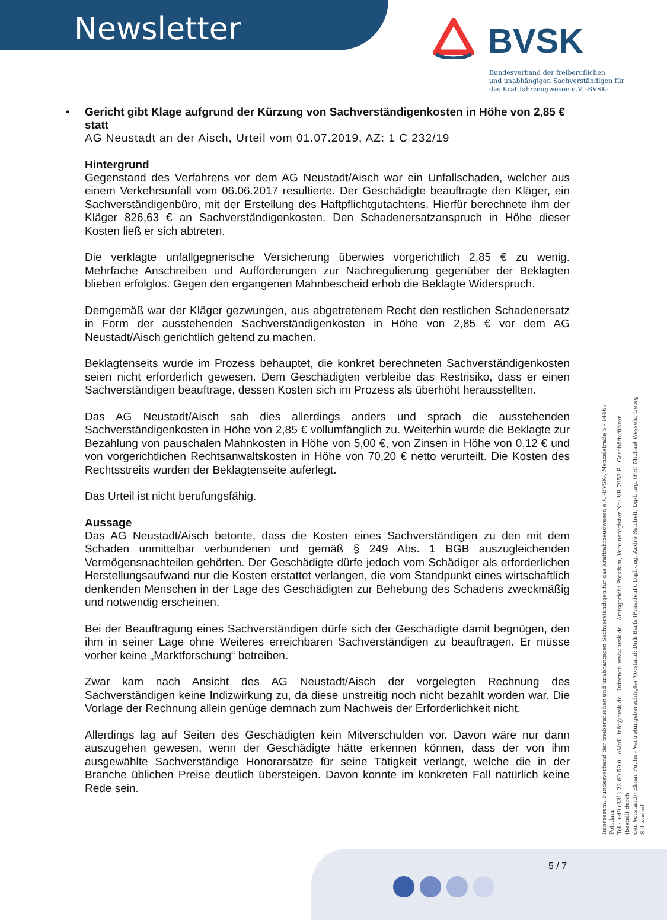Newsletter BVSK
Bundesverband der freiberuflichen
und unabhängigen Sachverständigen für
das Kraftfahrzeugwesen e.V. -BVSK-
•
Gericht gibt Klage aufgrund der Kürzung von Sachverständigenkosten in Höhe von 2,85 € statt
AG Neustadt an der Aisch, Urteil vom 01.07.2019, AZ: 1 C 232/19
Hintergrund
Gegenstand des Verfahrens vor dem AG Neustadt/Aisch war ein Unfallschaden, welcher aus einem Verkehrsunfall vom 06.06.2017 resultierte. Der Geschädigte beauftragte den Kläger, ein Sachverständigenbüro, mit der Erstellung des Haftpflichtgutachtens. Hierfür berechnete ihm der Kläger 826,63 € an Sachverständigenkosten. Den Schadenersatzanspruch in Höhe dieser Kosten ließ er sich abtreten.
Die verklagte unfallgegnerische Versicherung überwies vorgerichtlich 2,85 € zu wenig. Mehrfache Anschreiben und Aufforderungen zur Nachregulierung gegenüber der Beklagten blieben erfolglos. Gegen den ergangenen Mahnbescheid erhob die Beklagte Widerspruch.
Demgemäß war der Kläger gezwungen, aus abgetretenem Recht den restlichen Schadenersatz in Form der ausstehenden Sachverständigenkosten in Höhe von 2,85 € vor dem AG Neustadt/Aisch gerichtlich geltend zu machen.
Beklagtenseits wurde im Prozess behauptet, die konkret berechneten Sachverständigenkosten seien nicht erforderlich gewesen. Dem Geschädigten verbleibe das Restrisiko, dass er einen Sachverständigen beauftrage, dessen Kosten sich im Prozess als überhöht herausstellten.
Das AG Neustadt/Aisch sah dies allerdings anders und sprach die ausstehenden Sachverständigenkosten in Höhe von 2,85 € vollumfänglich zu. Weiterhin wurde die Beklagte zur Bezahlung von pauschalen Mahnkosten in Höhe von 5,00 €, von Zinsen in Höhe von 0,12 € und von vorgerichtlichen Rechtsanwaltskosten in Höhe von 70,20 € netto verurteilt. Die Kosten des Rechtsstreits wurden der Beklagtenseite auferlegt.
Das Urteil ist nicht berufungsfähig.
Aussage
Das AG Neustadt/Aisch betonte, dass die Kosten eines Sachverständigen zu den mit dem Schaden unmittelbar verbundenen und gemäß § 249 Abs. 1 BGB auszugleichenden Vermögensnachteilen gehörten. Der Geschädigte dürfe jedoch vom Schädiger als erforderlichen Herstellungsaufwand nur die Kosten erstattet verlangen, die vom Standpunkt eines wirtschaftlich denkenden Menschen in der Lage des Geschädigten zur Behebung des Schadens zweckmäßig und notwendig erscheinen.
Bei der Beauftragung eines Sachverständigen dürfe sich der Geschädigte damit begnügen, den ihm in seiner Lage ohne Weiteres erreichbaren Sachverständigen zu beauftragen. Er müsse vorher keine „Marktforschung“ betreiben.
Zwar kam nach Ansicht des AG Neustadt/Aisch der vorgelegten Rechnung des Sachverständigen keine Indizwirkung zu, da diese unstreitig noch nicht bezahlt worden war. Die Vorlage der Rechnung allein genüge demnach zum Nachweis der Erforderlichkeit nicht.
Allerdings lag auf Seiten des Geschädigten kein Mitverschulden vor. Davon wäre nur dann auszugehen gewesen, wenn der Geschädigte hätte erkennen können, dass der von ihm ausgewählte Sachverständige Honorarsätze für seine Tätigkeit verlangt, welche die in der Branche üblichen Preise deutlich übersteigen. Davon konnte im konkreten Fall natürlich keine Rede sein.
Impressum: Bundesverband der freiberuflichen und unabhängigen Sachverständigen für das Kraftfahrzeugwesen e.V. -BVSK-, Menzelstraße 5 - 14467 Potsdam
Tel.: +49 (331) 23 60 59 0 - eMail: info@bvsk.de - Internet: www.bvsk.de - Amtsgericht Potsdam, Vereinsregister-Nr.: VR 7953 P - Geschäftsführer (bestellt durch
den Vorstand): Elmar Fuchs - Vertretungsberechtigter Vorstand: Dirk Barfs (Präsident), Dipl.-Ing. André Reichelt, Dipl. Ing. (FH) Michael Wessels, Georg Schwadorf
5 / 7